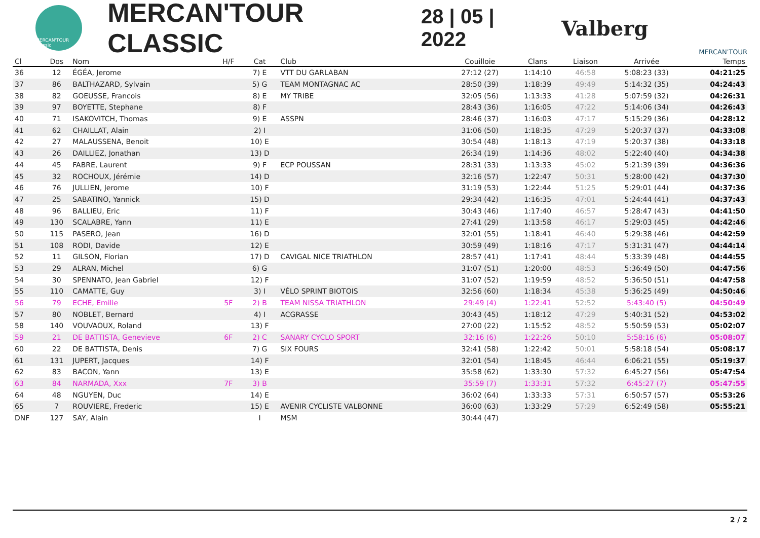MERCAN'TOUR Classic
MERCAN'TOUR CLASSIC
28 | 05 | 2022 Valberg
MERCAN'TOUR
| Cl | Dos | Nom | H/F | Cat | Club | Couilloie | Clans | Liaison | Arrivée | Temps |
| --- | --- | --- | --- | --- | --- | --- | --- | --- | --- | --- |
| 36 | 12 | ÉGÉA, Jerome | | 7) E | VTT DU GARLABAN | 27:12 (27) | 1:14:10 | 46:58 | 5:08:23 (33) | 04:21:25 |
| 37 | 86 | BALTHAZARD, Sylvain | | 5) G | TEAM MONTAGNAC AC | 28:50 (39) | 1:18:39 | 49:49 | 5:14:32 (35) | 04:24:43 |
| 38 | 82 | GOEUSSE, Francois | | 8) E | MY TRIBE | 32:05 (56) | 1:13:33 | 41:28 | 5:07:59 (32) | 04:26:31 |
| 39 | 97 | BOYETTE, Stephane | | 8) F | | 28:43 (36) | 1:16:05 | 47:22 | 5:14:06 (34) | 04:26:43 |
| 40 | 71 | ISAKOVITCH, Thomas | | 9) E | ASSPN | 28:46 (37) | 1:16:03 | 47:17 | 5:15:29 (36) | 04:28:12 |
| 41 | 62 | CHAILLAT, Alain | | 2) I | | 31:06 (50) | 1:18:35 | 47:29 | 5:20:37 (37) | 04:33:08 |
| 42 | 27 | MALAUSSENA, Benoit | | 10) E | | 30:54 (48) | 1:18:13 | 47:19 | 5:20:37 (38) | 04:33:18 |
| 43 | 26 | DAILLIEZ, Jonathan | | 13) D | | 26:34 (19) | 1:14:36 | 48:02 | 5:22:40 (40) | 04:34:38 |
| 44 | 45 | FABRE, Laurent | | 9) F | ECP POUSSAN | 28:31 (33) | 1:13:33 | 45:02 | 5:21:39 (39) | 04:36:36 |
| 45 | 32 | ROCHOUX, Jérémie | | 14) D | | 32:16 (57) | 1:22:47 | 50:31 | 5:28:00 (42) | 04:37:30 |
| 46 | 76 | JULLIEN, Jerome | | 10) F | | 31:19 (53) | 1:22:44 | 51:25 | 5:29:01 (44) | 04:37:36 |
| 47 | 25 | SABATINO, Yannick | | 15) D | | 29:34 (42) | 1:16:35 | 47:01 | 5:24:44 (41) | 04:37:43 |
| 48 | 96 | BALLIEU, Eric | | 11) F | | 30:43 (46) | 1:17:40 | 46:57 | 5:28:47 (43) | 04:41:50 |
| 49 | 130 | SCALABRE, Yann | | 11) E | | 27:41 (29) | 1:13:58 | 46:17 | 5:29:03 (45) | 04:42:46 |
| 50 | 115 | PASERO, Jean | | 16) D | | 32:01 (55) | 1:18:41 | 46:40 | 5:29:38 (46) | 04:42:59 |
| 51 | 108 | RODI, Davide | | 12) E | | 30:59 (49) | 1:18:16 | 47:17 | 5:31:31 (47) | 04:44:14 |
| 52 | 11 | GILSON, Florian | | 17) D | CAVIGAL NICE TRIATHLON | 28:57 (41) | 1:17:41 | 48:44 | 5:33:39 (48) | 04:44:55 |
| 53 | 29 | ALRAN, Michel | | 6) G | | 31:07 (51) | 1:20:00 | 48:53 | 5:36:49 (50) | 04:47:56 |
| 54 | 30 | SPENNATO, Jean Gabriel | | 12) F | | 31:07 (52) | 1:19:59 | 48:52 | 5:36:50 (51) | 04:47:58 |
| 55 | 110 | CAMATTE, Guy | | 3) I | VÉLO SPRINT BIOTOIS | 32:56 (60) | 1:18:34 | 45:38 | 5:36:25 (49) | 04:50:46 |
| 56 | 79 | ECHE, Emilie | 5F | 2) B | TEAM NISSA TRIATHLON | 29:49 (4) | 1:22:41 | 52:52 | 5:43:40 (5) | 04:50:49 |
| 57 | 80 | NOBLET, Bernard | | 4) I | ACGRASSE | 30:43 (45) | 1:18:12 | 47:29 | 5:40:31 (52) | 04:53:02 |
| 58 | 140 | VOUVAOUX, Roland | | 13) F | | 27:00 (22) | 1:15:52 | 48:52 | 5:50:59 (53) | 05:02:07 |
| 59 | 21 | DE BATTISTA, Genevieve | 6F | 2) C | SANARY CYCLO SPORT | 32:16 (6) | 1:22:26 | 50:10 | 5:58:16 (6) | 05:08:07 |
| 60 | 22 | DE BATTISTA, Denis | | 7) G | SIX FOURS | 32:41 (58) | 1:22:42 | 50:01 | 5:58:18 (54) | 05:08:17 |
| 61 | 131 | JUPERT, Jacques | | 14) F | | 32:01 (54) | 1:18:45 | 46:44 | 6:06:21 (55) | 05:19:37 |
| 62 | 83 | BACON, Yann | | 13) E | | 35:58 (62) | 1:33:30 | 57:32 | 6:45:27 (56) | 05:47:54 |
| 63 | 84 | NARMADA, Xxx | 7F | 3) B | | 35:59 (7) | 1:33:31 | 57:32 | 6:45:27 (7) | 05:47:55 |
| 64 | 48 | NGUYEN, Duc | | 14) E | | 36:02 (64) | 1:33:33 | 57:31 | 6:50:57 (57) | 05:53:26 |
| 65 | 7 | ROUVIERE, Frederic | | 15) E | AVENIR CYCLISTE VALBONNE | 36:00 (63) | 1:33:29 | 57:29 | 6:52:49 (58) | 05:55:21 |
| DNF | 127 | SAY, Alain | | I | MSM | 30:44 (47) | | | | |
2 / 2